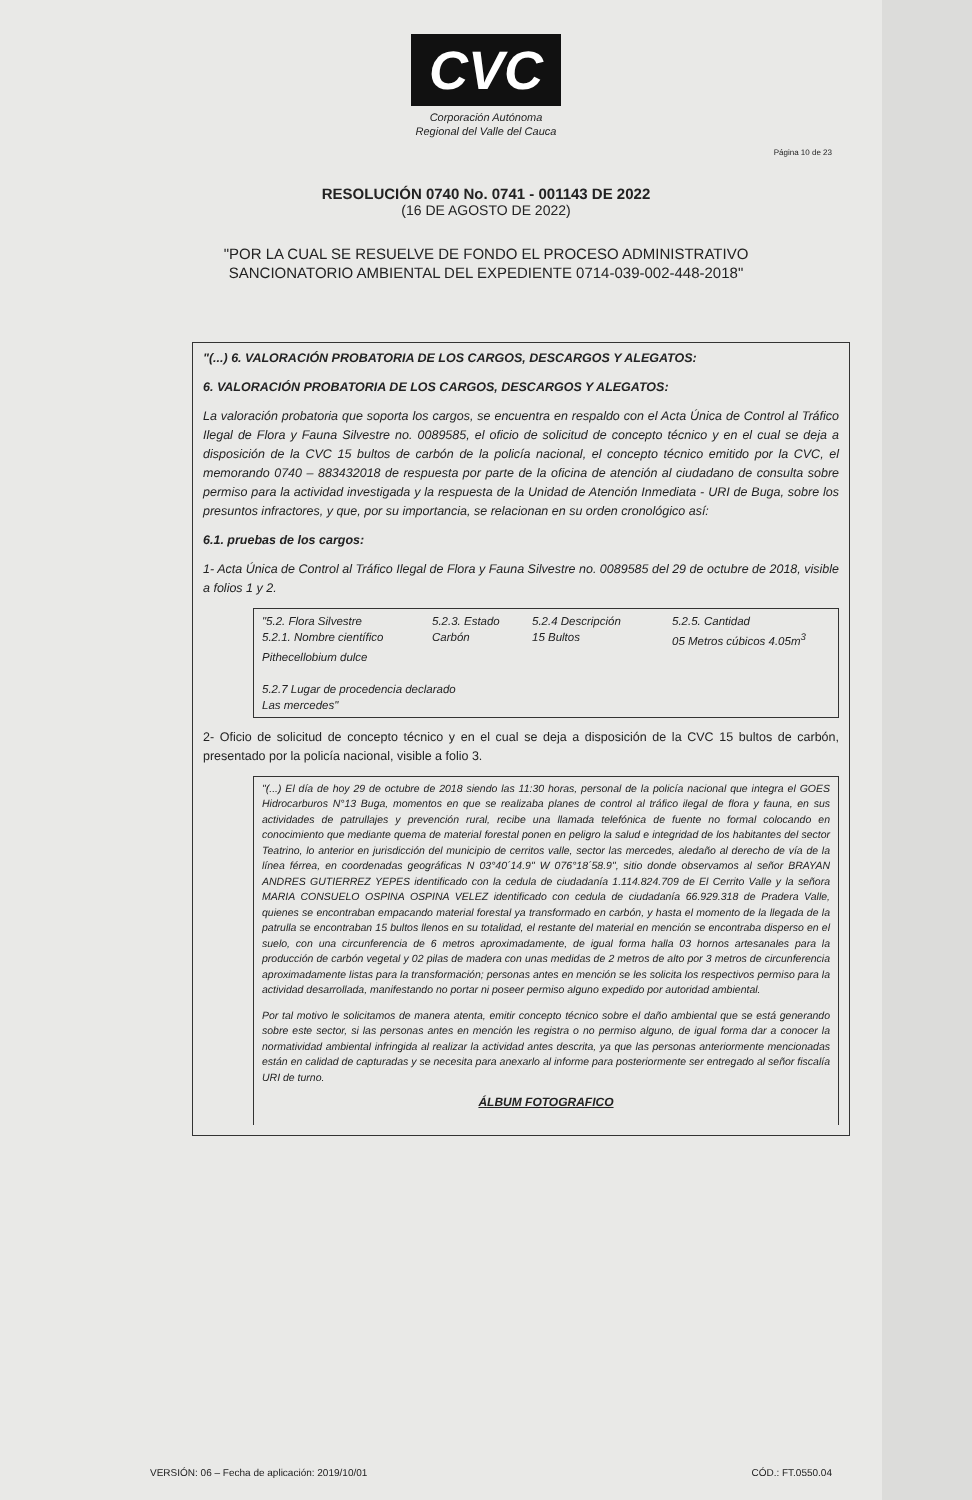CVC
Corporación Autónoma
Regional del Valle del Cauca
Página 10 de 23
RESOLUCIÓN 0740 No. 0741 - 001143 DE 2022
(16 DE AGOSTO DE 2022)
"POR LA CUAL SE RESUELVE DE FONDO EL PROCESO ADMINISTRATIVO
SANCIONATORIO AMBIENTAL DEL EXPEDIENTE 0714-039-002-448-2018"
"(...) 6. VALORACIÓN PROBATORIA DE LOS CARGOS, DESCARGOS Y ALEGATOS:
6. VALORACIÓN PROBATORIA DE LOS CARGOS, DESCARGOS Y ALEGATOS:
La valoración probatoria que soporta los cargos, se encuentra en respaldo con el Acta Única de Control al Tráfico Ilegal de Flora y Fauna Silvestre no. 0089585, el oficio de solicitud de concepto técnico y en el cual se deja a disposición de la CVC 15 bultos de carbón de la policía nacional, el concepto técnico emitido por la CVC, el memorando 0740 – 883432018 de respuesta por parte de la oficina de atención al ciudadano de consulta sobre permiso para la actividad investigada y la respuesta de la Unidad de Atención Inmediata - URI de Buga, sobre los presuntos infractores, y que, por su importancia, se relacionan en su orden cronológico así:
6.1. pruebas de los cargos:
1- Acta Única de Control al Tráfico Ilegal de Flora y Fauna Silvestre no. 0089585 del 29 de octubre de 2018, visible a folios 1 y 2.
"5.2. Flora Silvestre 5.2.3. Estado 5.2.4 Descripción 5.2.5. Cantidad 5.2.1. Nombre científico Carbón 15 Bultos 05 Metros cúbicos 4.05m<sup>3</sup>
Pithecellobium dulce
5.2.7 Lugar de procedencia declarado
Las mercedes"
2- Oficio de solicitud de concepto técnico y en el cual se deja a disposición de la CVC 15 bultos de carbón, presentado por la policía nacional, visible a folio 3.
"(...) El día de hoy 29 de octubre de 2018 siendo las 11:30 horas, personal de la policía nacional que integra el GOES Hidrocarburos N°13 Buga, momentos en que se realizaba planes de control al tráfico ilegal de flora y fauna, en sus actividades de patrullajes y prevención rural, recibe una llamada telefónica de fuente no formal colocando en conocimiento que mediante quema de material forestal ponen en peligro la salud e integridad de los habitantes del sector Teatrino, lo anterior en jurisdicción del municipio de cerritos valle, sector las mercedes, aledaño al derecho de vía de la línea férrea, en coordenadas geográficas N 03°40´14.9" W 076°18´58.9", sitio donde observamos al señor BRAYAN ANDRES GUTIERREZ YEPES identificado con la cedula de ciudadanía 1.114.824.709 de El Cerrito Valle y la señora MARIA CONSUELO OSPINA OSPINA VELEZ identificado con cedula de ciudadanía 66.929.318 de Pradera Valle, quienes se encontraban empacando material forestal ya transformado en carbón, y hasta el momento de la llegada de la patrulla se encontraban 15 bultos llenos en su totalidad, el restante del material en mención se encontraba disperso en el suelo, con una circunferencia de 6 metros aproximadamente, de igual forma halla 03 hornos artesanales para la producción de carbón vegetal y 02 pilas de madera con unas medidas de 2 metros de alto por 3 metros de circunferencia aproximadamente listas para la transformación; personas antes en mención se les solicita los respectivos permiso para la actividad desarrollada, manifestando no portar ni poseer permiso alguno expedido por autoridad ambiental.
Por tal motivo le solicitamos de manera atenta, emitir concepto técnico sobre el daño ambiental que se está generando sobre este sector, si las personas antes en mención les registra o no permiso alguno, de igual forma dar a conocer la normatividad ambiental infringida al realizar la actividad antes descrita, ya que las personas anteriormente mencionadas están en calidad de capturadas y se necesita para anexarlo al informe para posteriormente ser entregado al señor fiscalía URI de turno.
ÁLBUM FOTOGRAFICO
VERSIÓN: 06 – Fecha de aplicación: 2019/10/01 CÓD.: FT.0550.04